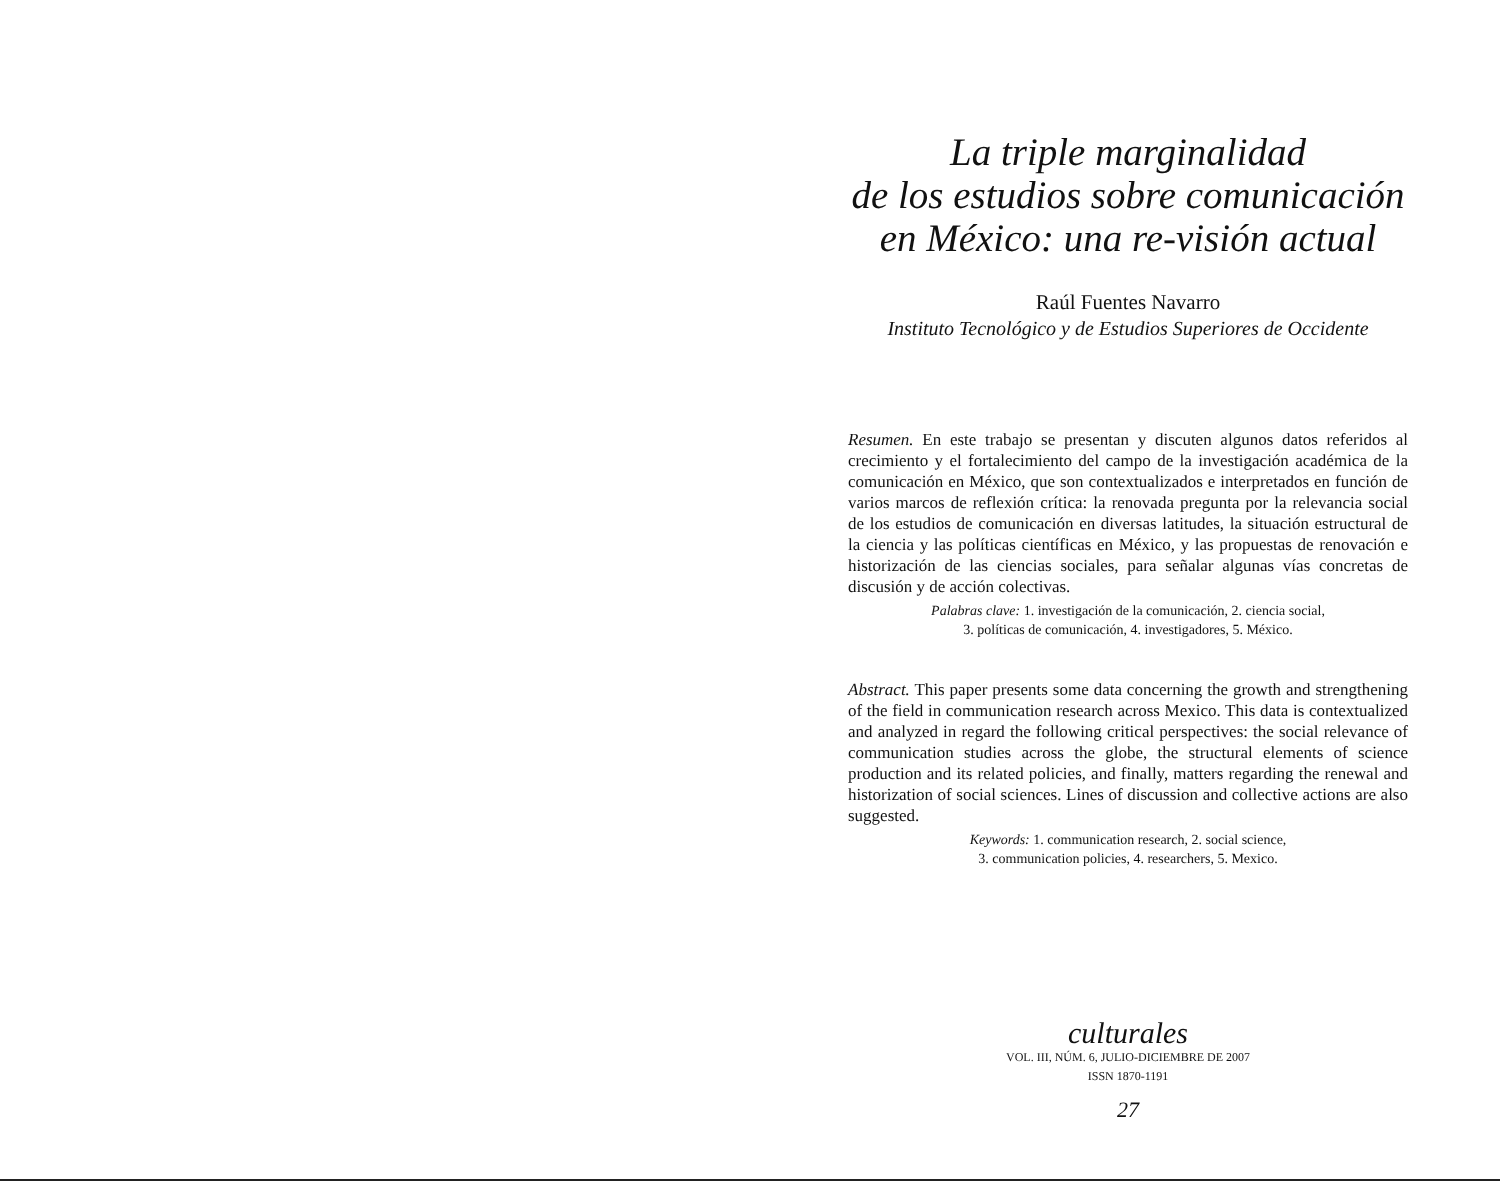La triple marginalidad
de los estudios sobre comunicación
en México: una re-visión actual
Raúl Fuentes Navarro
Instituto Tecnológico y de Estudios Superiores de Occidente
Resumen. En este trabajo se presentan y discuten algunos datos referidos al crecimiento y el fortalecimiento del campo de la investigación académica de la comunicación en México, que son contextualizados e interpretados en función de varios marcos de reflexión crítica: la renovada pregunta por la relevancia social de los estudios de comunicación en diversas latitudes, la situación estructural de la ciencia y las políticas científicas en México, y las propuestas de renovación e historización de las ciencias sociales, para señalar algunas vías concretas de discusión y de acción colectivas.
Palabras clave: 1. investigación de la comunicación, 2. ciencia social,
3. políticas de comunicación, 4. investigadores, 5. México.
Abstract. This paper presents some data concerning the growth and strengthening of the field in communication research across Mexico. This data is contextualized and analyzed in regard the following critical perspectives: the social relevance of communication studies across the globe, the structural elements of science production and its related policies, and finally, matters regarding the renewal and historization of social sciences. Lines of discussion and collective actions are also suggested.
Keywords: 1. communication research, 2. social science,
3. communication policies, 4. researchers, 5. Mexico.
culturales
VOL. III, NÚM. 6, JULIO-DICIEMBRE DE 2007
ISSN 1870-1191
27